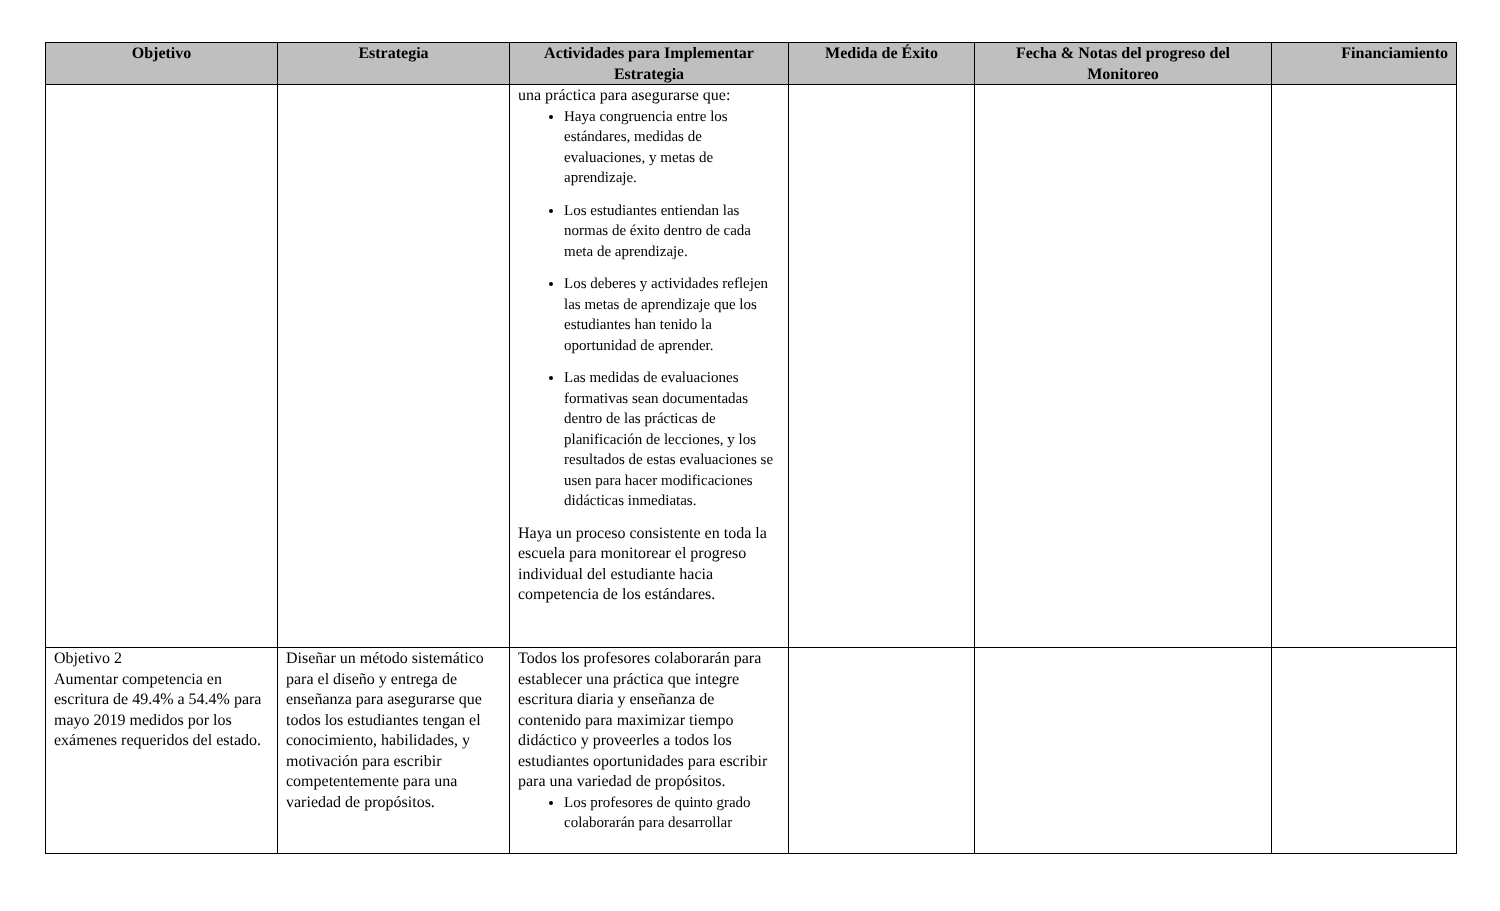| Objetivo | Estrategia | Actividades para Implementar Estrategia | Medida de Éxito | Fecha & Notas del progreso del Monitoreo | Financiamiento |
| --- | --- | --- | --- | --- | --- |
| | | una práctica para asegurarse que: Haya congruencia entre los estándares, medidas de evaluaciones, y metas de aprendizaje. Los estudiantes entiendan las normas de éxito dentro de cada meta de aprendizaje. Los deberes y actividades reflejen las metas de aprendizaje que los estudiantes han tenido la oportunidad de aprender. Las medidas de evaluaciones formativas sean documentadas dentro de las prácticas de planificación de lecciones, y los resultados de estas evaluaciones se usen para hacer modificaciones didácticas inmediatas. Haya un proceso consistente en toda la escuela para monitorear el progreso individual del estudiante hacia competencia de los estándares. | | | |
| Objetivo 2 Aumentar competencia en escritura de 49.4% a 54.4% para mayo 2019 medidos por los exámenes requeridos del estado. | Diseñar un método sistemático para el diseño y entrega de enseñanza para asegurarse que todos los estudiantes tengan el conocimiento, habilidades, y motivación para escribir competentemente para una variedad de propósitos. | Todos los profesores colaborarán para establecer una práctica que integre escritura diaria y enseñanza de contenido para maximizar tiempo didáctico y proveerles a todos los estudiantes oportunidades para escribir para una variedad de propósitos. Los profesores de quinto grado colaborarán para desarrollar | | | |